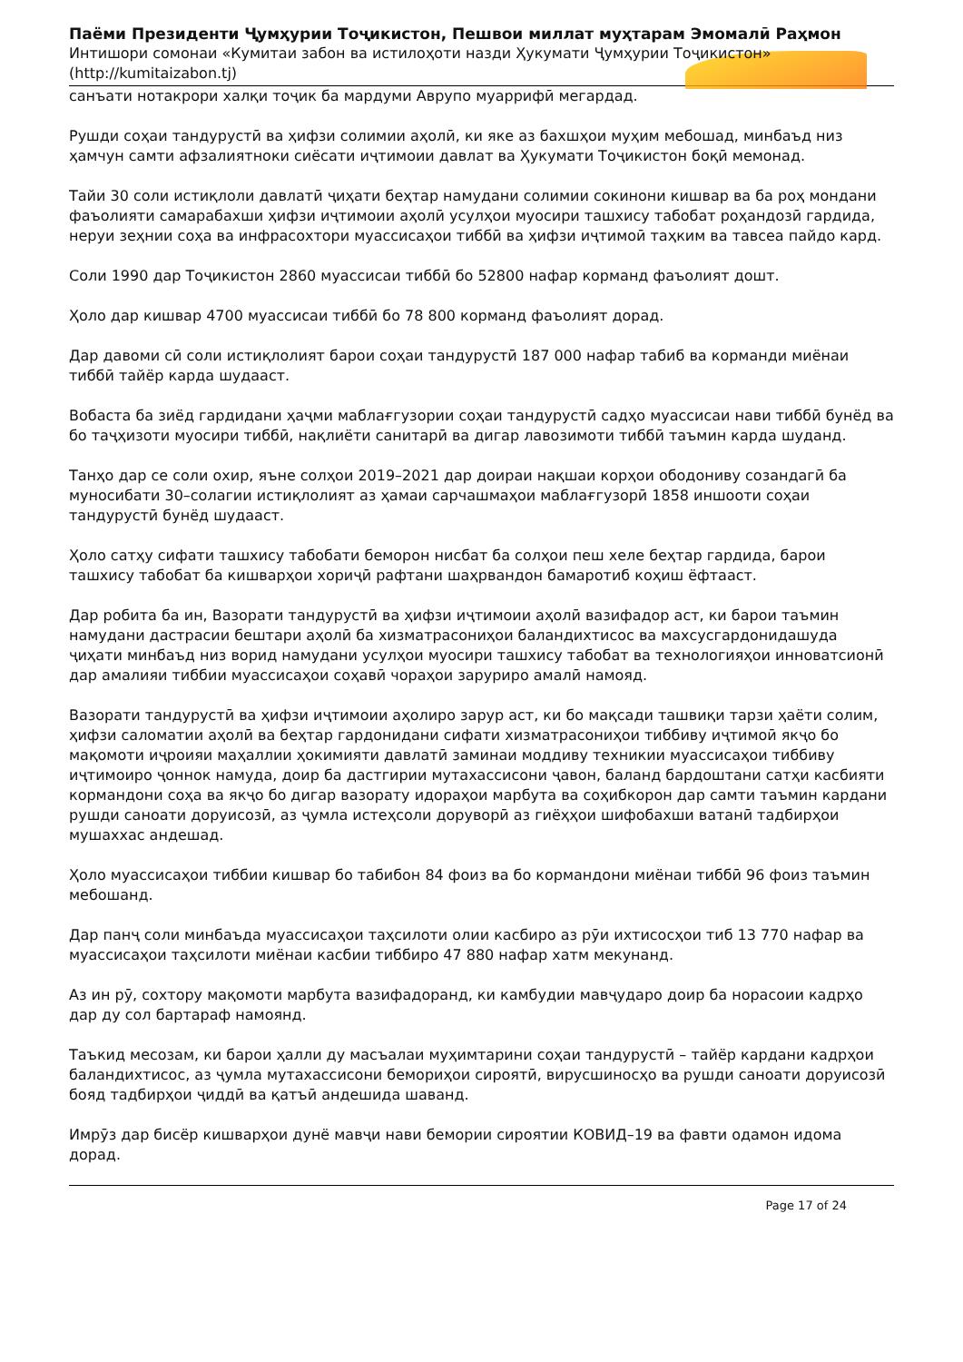Паёми Президенти Ҷумҳурии Тоҷикистон, Пешвои миллат муҳтарам Эмомалӣ Раҳмон
Интишори сомонаи «Кумитаи забон ва истилоҳоти назди Ҳукумати Ҷумҳурии Тоҷикистон» (http://kumitaizabon.tj)
санъати нотакрори халқи тоҷик ба мардуми Аврупо муаррифӣ мегардад.
Рушди соҳаи тандурустӣ ва ҳифзи солимии аҳолӣ, ки яке аз бахшҳои муҳим мебошад, минбаъд низ ҳамчун самти афзалиятноки сиёсати иҷтимоии давлат ва Ҳукумати Тоҷикистон боқӣ мемонад.
Тайи 30 соли истиқлоли давлатӣ ҷиҳати беҳтар намудани солимии сокинони кишвар ва ба роҳ мондани фаъолияти самарабахши ҳифзи иҷтимоии аҳолӣ усулҳои муосири ташхису табобат роҳандозӣ гардида, неруи зеҳнии соҳа ва инфрасохтори муассисаҳои тиббӣ ва ҳифзи иҷтимоӣ таҳким ва тавсеа пайдо кард.
Соли 1990 дар Тоҷикистон 2860 муассисаи тиббӣ бо 52800 нафар корманд фаъолият дошт.
Ҳоло дар кишвар 4700 муассисаи тиббӣ бо 78 800 корманд фаъолият дорад.
Дар давоми сӣ соли истиқлолият барои соҳаи тандурустӣ 187 000 нафар табиб ва корманди миёнаи тиббӣ тайёр карда шудааст.
Вобаста ба зиёд гардидани ҳаҷми маблағгузории соҳаи тандурустӣ садҳо муассисаи нави тиббӣ бунёд ва бо таҷҳизоти муосири тиббӣ, нақлиёти санитарӣ ва дигар лавозимоти тиббӣ таъмин карда шуданд.
Танҳо дар се соли охир, яъне солҳои 2019–2021 дар доираи нақшаи корҳои ободониву созандагӣ ба муносибати 30–солагии истиқлолият аз ҳамаи сарчашмаҳои маблағгузорӣ 1858 иншооти соҳаи тандурустӣ бунёд шудааст.
Ҳоло сатҳу сифати ташхису табобати беморон нисбат ба солҳои пеш хеле беҳтар гардида, барои ташхису табобат ба кишварҳои хориҷӣ рафтани шаҳрвандон бамаротиб коҳиш ёфтааст.
Дар робита ба ин, Вазорати тандурустӣ ва ҳифзи иҷтимоии аҳолӣ вазифадор аст, ки барои таъмин намудани дастрасии бештари аҳолӣ ба хизматрасониҳои баландихтисос ва махсусгардонидашуда ҷиҳати минбаъд низ ворид намудани усулҳои муосири ташхису табобат ва технологияҳои инноватсионӣ дар амалияи тиббии муассисаҳои соҳавӣ чораҳои заруриро амалӣ намояд.
Вазорати тандурустӣ ва ҳифзи иҷтимоии аҳолиро зарур аст, ки бо мақсади ташвиқи тарзи ҳаёти солим, ҳифзи саломатии аҳолӣ ва беҳтар гардонидани сифати хизматрасониҳои тиббиву иҷтимоӣ якҷо бо мақомоти иҷроияи маҳаллии ҳокимияти давлатӣ заминаи моддиву техникии муассисаҳои тиббиву иҷтимоиро ҷоннок намуда, доир ба дастгирии мутахассисони ҷавон, баланд бардоштани сатҳи касбияти кормандони соҳа ва якҷо бо дигар вазорату идораҳои марбута ва соҳибкорон дар самти таъмин кардани рушди саноати доруисозӣ, аз ҷумла истеҳсоли доруворӣ аз гиёҳҳои шифобахши ватанӣ тадбирҳои мушаххас андешад.
Ҳоло муассисаҳои тиббии кишвар бо табибон 84 фоиз ва бо кормандони миёнаи тиббӣ 96 фоиз таъмин мебошанд.
Дар панҷ соли минбаъда муассисаҳои таҳсилоти олии касбиро аз рӯи ихтисосҳои тиб 13 770 нафар ва муассисаҳои таҳсилоти миёнаи касбии тиббиро 47 880 нафар хатм мекунанд.
Аз ин рӯ, сохтору мақомоти марбута вазифадоранд, ки камбудии мавҷударо доир ба норасоии кадрҳо дар ду сол бартараф намоянд.
Таъкид месозам, ки барои ҳалли ду масъалаи муҳимтарини соҳаи тандурустӣ – тайёр кардани кадрҳои баландихтисос, аз ҷумла мутахассисони бемориҳои сироятӣ, вирусшиносҳо ва рушди саноати доруисозӣ бояд тадбирҳои ҷиддӣ ва қатъӣ андешида шаванд.
Имрӯз дар бисёр кишварҳои дунё мавҷи нави бемории сироятии КОВИД–19 ва фавти одамон идома дорад.
Page 17 of 24